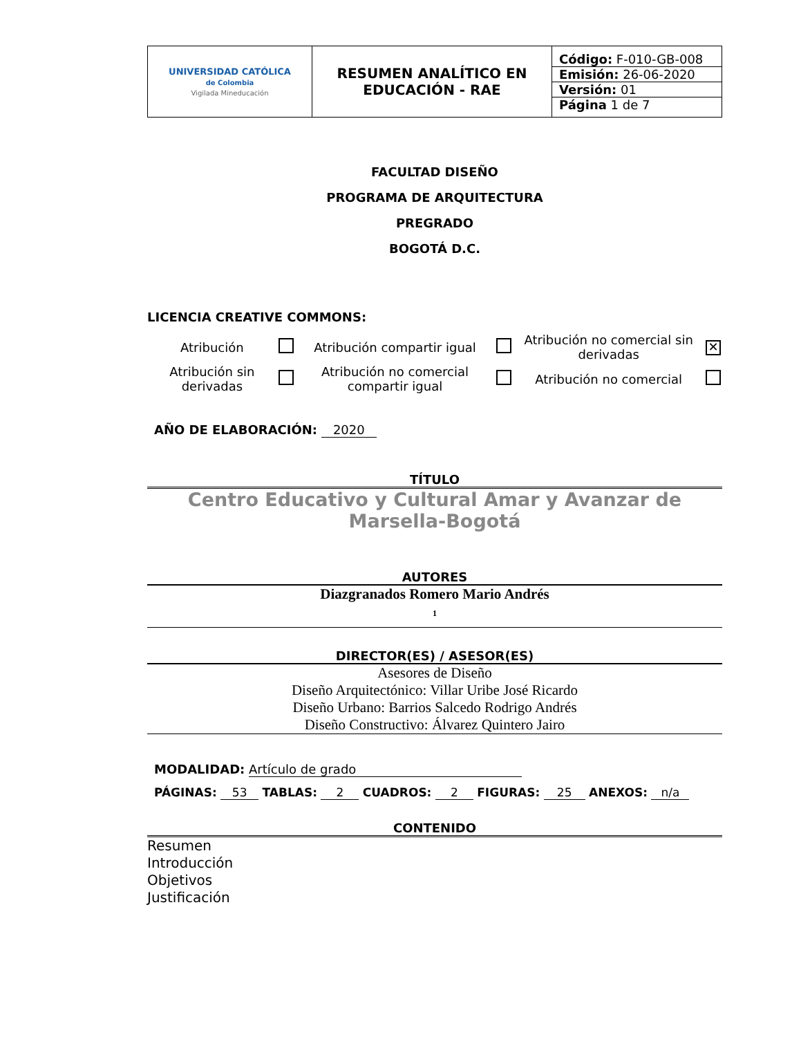| UNIVERSIDAD CATÓLICA de Colombia Vigilada Mineducación | RESUMEN ANALÍTICO EN EDUCACIÓN - RAE | / Código: F-010-GB-008 / / Emisión: 26-06-2020 / / Versión: 01 / / Página 1 de 7 / |
FACULTAD DISEÑO
PROGRAMA DE ARQUITECTURA
PREGRADO
BOGOTÁ D.C.
LICENCIA CREATIVE COMMONS:
| Atribución | | Atribución compartir igual | | Atribución no comercial sin derivadas | ✕ |
| Atribución sin derivadas | | Atribución no comercial compartir igual | | Atribución no comercial | |
AÑO DE ELABORACIÓN: 2020
TÍTULO
Centro Educativo y Cultural Amar y Avanzar de Marsella-Bogotá
AUTORES
Diazgranados Romero Mario Andrés
1
DIRECTOR(ES) / ASESOR(ES)
Asesores de Diseño
Diseño Arquitectónico: Villar Uribe José Ricardo
Diseño Urbano: Barrios Salcedo Rodrigo Andrés
Diseño Constructivo: Álvarez Quintero Jairo
MODALIDAD: Artículo de grado
PÁGINAS: 53 TABLAS: 2 CUADROS: 2 FIGURAS: 25 ANEXOS: n/a
CONTENIDO
Resumen
Introducción
Objetivos
Justificación